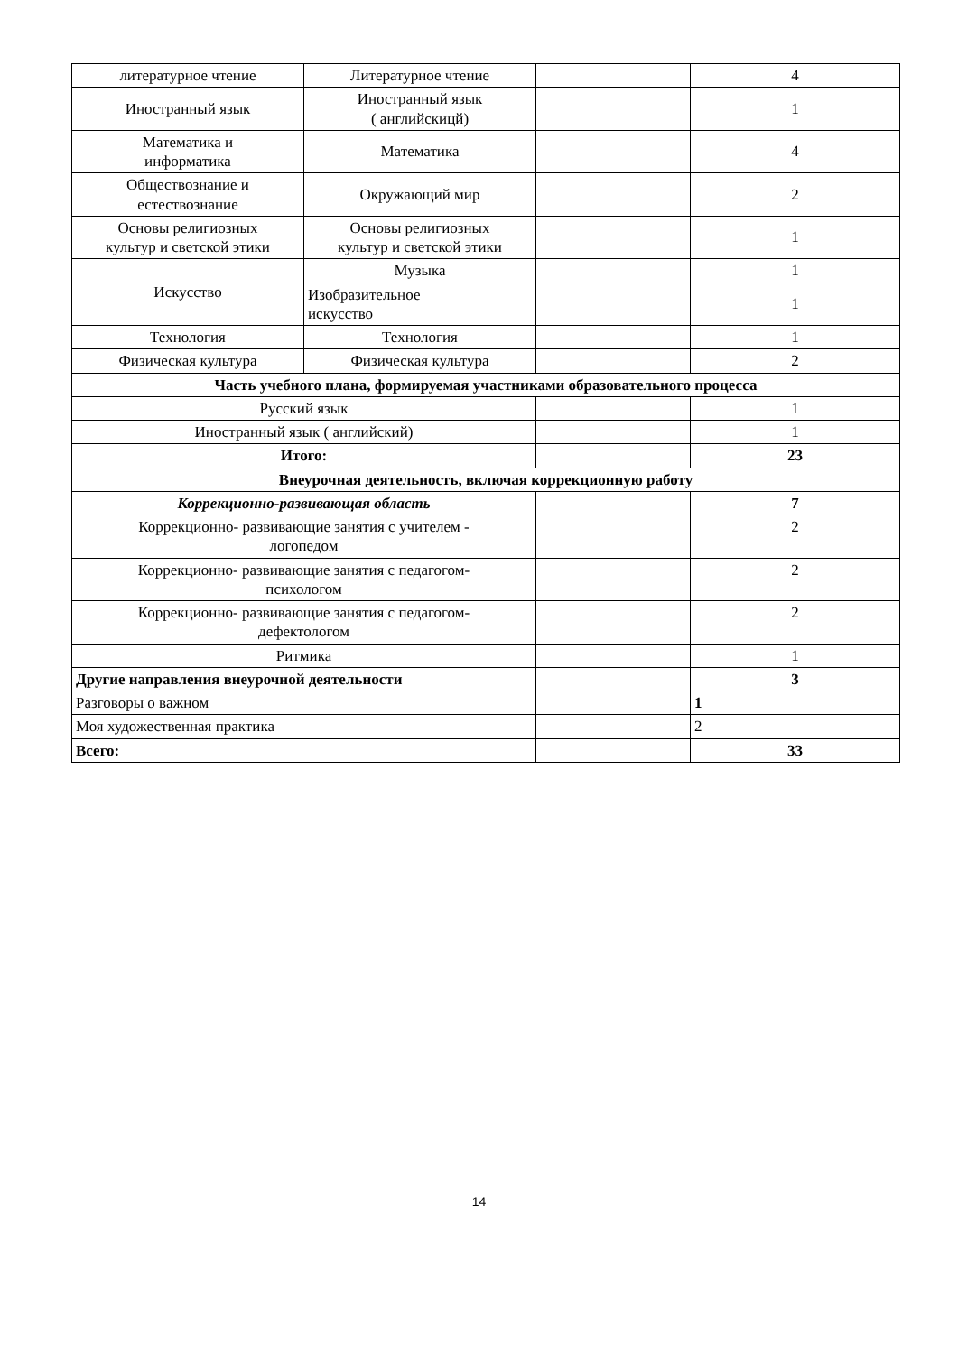| литературное чтение | Литературное чтение | | 4 |
| Иностранный язык | Иностранный язык ( английскицй) | | 1 |
| Математика и информатика | Математика | | 4 |
| Обществознание и естествознание | Окружающий мир | | 2 |
| Основы религиозных культур и светской этики | Основы религиозных культур и светской этики | | 1 |
| Искусство | Музыка | | 1 |
| | Изобразительное искусство | | 1 |
| Технология | Технология | | 1 |
| Физическая культура | Физическая культура | | 2 |
| Часть учебного плана, формируемая участниками образовательного процесса | | | |
| Русский язык | | | 1 |
| Иностранный язык ( английский) | | | 1 |
| Итого: | | | 23 |
| Внеурочная деятельность, включая коррекционную работу | | | |
| Коррекционно-развивающая область | | | 7 |
| Коррекционно- развивающие занятия с учителем - логопедом | | | 2 |
| Коррекционно- развивающие занятия с педагогом- психологом | | | 2 |
| Коррекционно- развивающие занятия с педагогом- дефектологом | | | 2 |
| Ритмика | | | 1 |
| Другие направления внеурочной деятельности | | | 3 |
| Разговоры о важном | | | 1 |
| Моя художественная практика | | | 2 |
| Всего: | | | 33 |
14